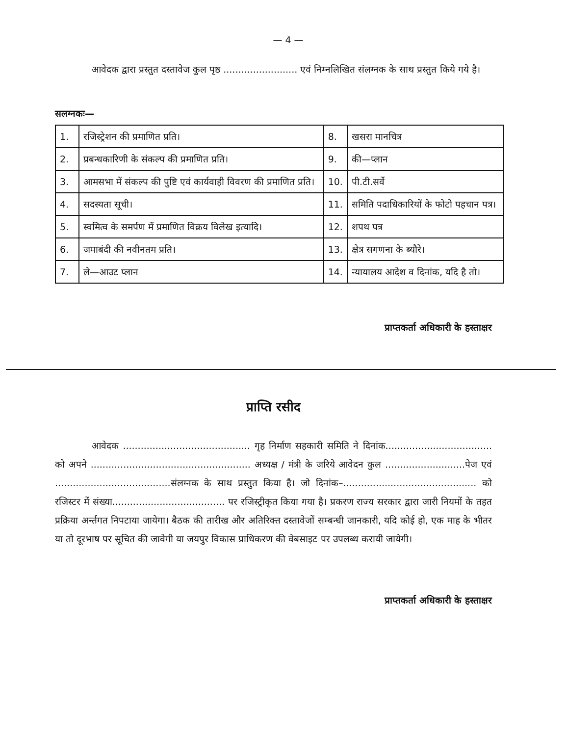— 4 —
आवेदक द्वारा प्रस्तुत दस्तावेज कुल पृष्ठ ......................... एवं निम्नलिखित संलग्नक के साथ प्रस्तुत किये गये है।
सलग्नकः—
| 1. | रजिस्ट्रेशन की प्रमाणित प्रति। | 8. | खसरा मानचित्र |
| 2. | प्रबन्धकारिणी के संकल्प की प्रमाणित प्रति। | 9. | की—प्लान |
| 3. | आमसभा में संकल्प की पुष्टि एवं कार्यवाही विवरण की प्रमाणित प्रति। | 10. | पी.टी.सर्वे |
| 4. | सदस्यता सूची। | 11. | समिति पदाधिकारियों के फोटो पहचान पत्र। |
| 5. | स्वमित्व के समर्पण में प्रमाणित विक्रय विलेख इत्यादि। | 12. | शपथ पत्र |
| 6. | जमाबंदी की नवीनतम प्रति। | 13. | क्षेत्र सगणना के ब्यौरे। |
| 7. | ले—आउट प्लान | 14. | न्यायालय आदेश व दिनांक, यदि है तो। |
प्राप्तकर्ता अधिकारी के हस्ताक्षर
प्राप्ति रसीद
आवेदक ........................................... गृह निर्माण सहकारी समिति ने दिनांक.................................... को अपने ...................................................... अध्यक्ष / मंत्री के जरिये आवेदन कुल ...........................पेज एवं .......................................संलग्नक के साथ प्रस्तुत किया है। जो दिनांक–............................................. को रजिस्टर में संख्या...................................... पर रजिस्ट्रीकृत किया गया है। प्रकरण राज्य सरकार द्वारा जारी नियमों के तहत प्रक्रिया अर्न्तगत निपटाया जायेगा। बैठक की तारीख और अतिरिक्त दस्तावेजों सम्बन्धी जानकारी, यदि कोई हो, एक माह के भीतर या तो दूरभाष पर सूचित की जावेगी या जयपुर विकास प्राधिकरण की वेबसाइट पर उपलब्ध करायी जायेगी।
प्राप्तकर्ता अधिकारी के हस्ताक्षर